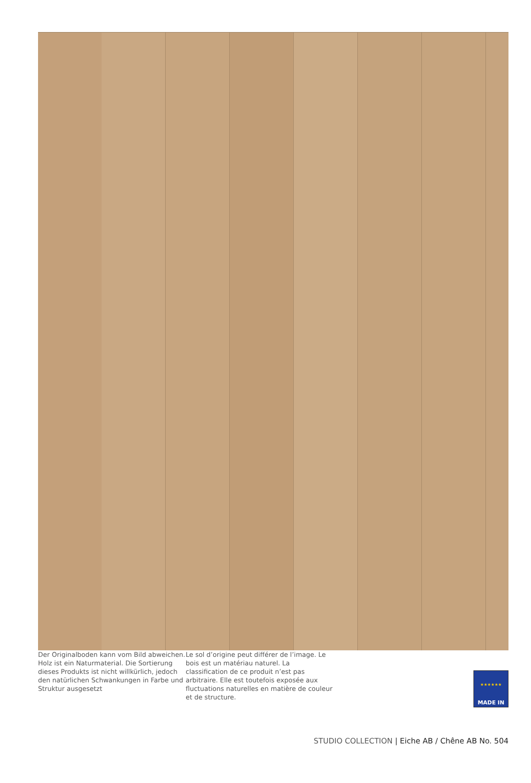Der Originalboden kann vom Bild abweichen. Holz ist ein Naturmaterial. Die Sortierung dieses Produkts ist nicht willkürlich, jedoch den natürlichen Schwankungen in Farbe und Struktur ausgesetzt
Le sol d’origine peut différer de l’image. Le bois est un matériau naturel. La classification de ce produit n’est pas arbitraire. Elle est toutefois exposée aux fluctuations naturelles en matière de couleur et de structure.
★★★★★★
MADE IN
STUDIO COLLECTION | Eiche AB / Chêne AB No. 504